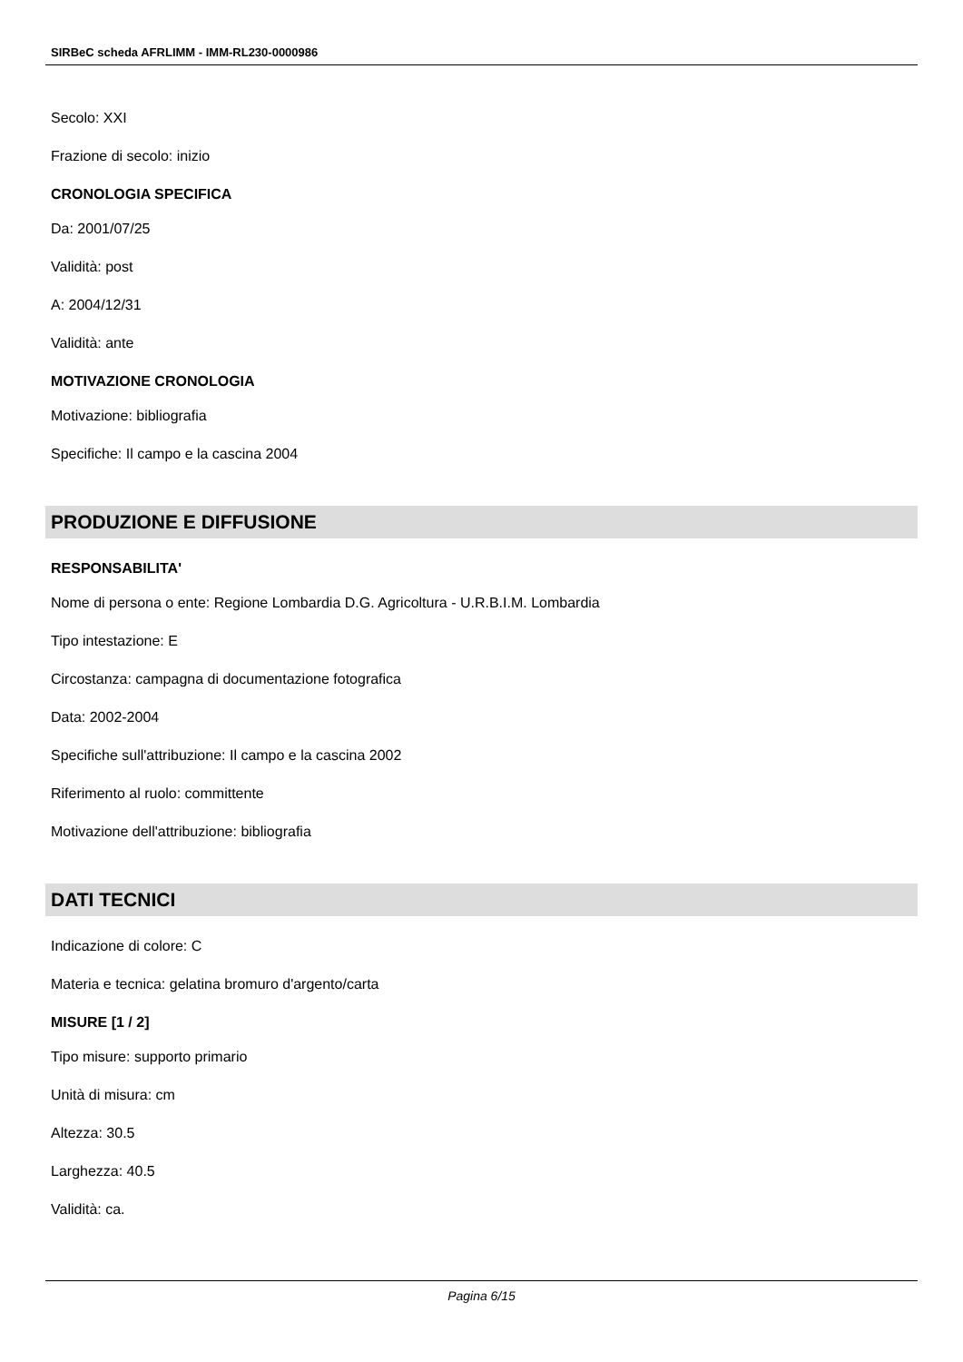SIRBeC scheda AFRLIMM - IMM-RL230-0000986
Secolo: XXI
Frazione di secolo: inizio
CRONOLOGIA SPECIFICA
Da: 2001/07/25
Validità: post
A: 2004/12/31
Validità: ante
MOTIVAZIONE CRONOLOGIA
Motivazione: bibliografia
Specifiche: Il campo e la cascina 2004
PRODUZIONE E DIFFUSIONE
RESPONSABILITA'
Nome di persona o ente: Regione Lombardia D.G. Agricoltura - U.R.B.I.M. Lombardia
Tipo intestazione: E
Circostanza: campagna di documentazione fotografica
Data: 2002-2004
Specifiche sull'attribuzione: Il campo e la cascina 2002
Riferimento al ruolo: committente
Motivazione dell'attribuzione: bibliografia
DATI TECNICI
Indicazione di colore: C
Materia e tecnica: gelatina bromuro d'argento/carta
MISURE [1 / 2]
Tipo misure: supporto primario
Unità di misura: cm
Altezza: 30.5
Larghezza: 40.5
Validità: ca.
Pagina 6/15